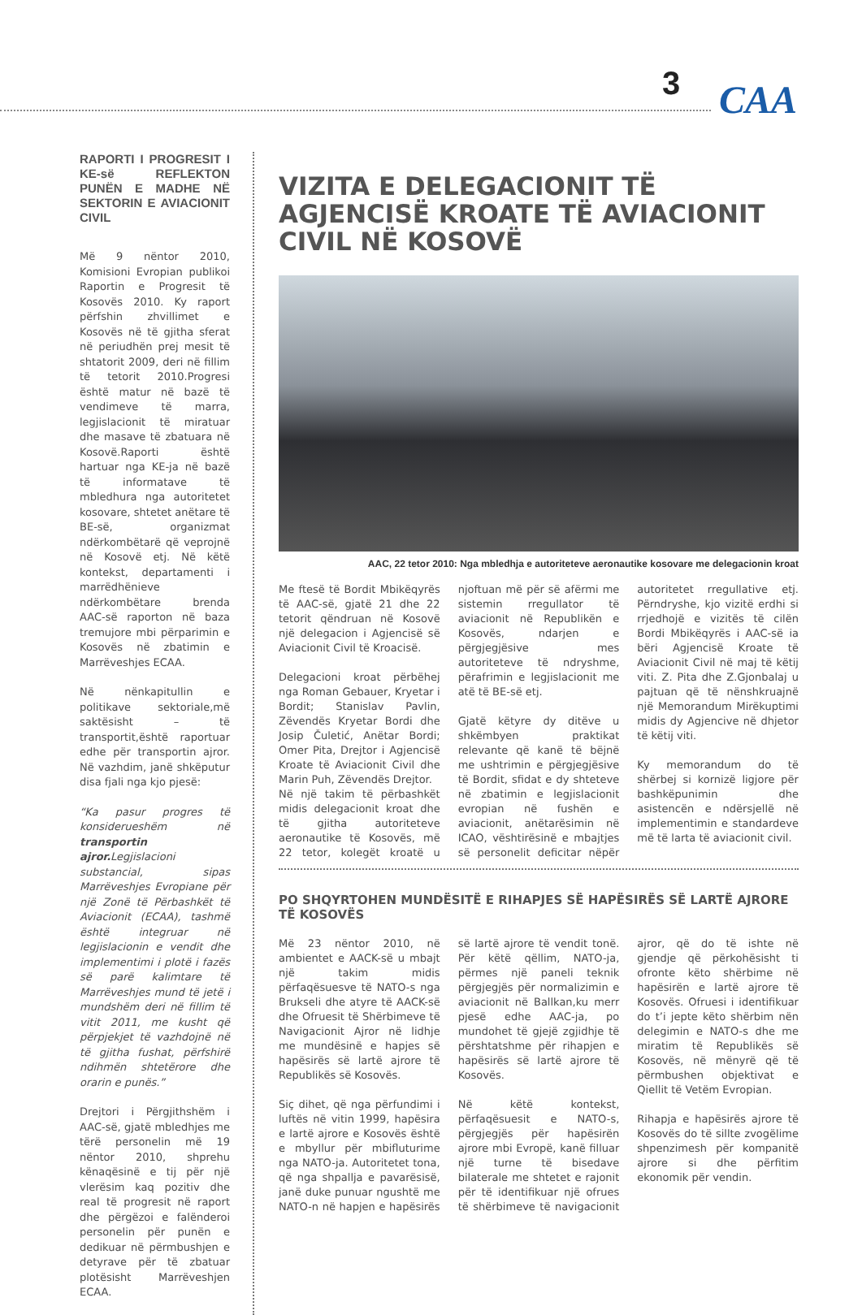3
CAA
RAPORTI I PROGRESIT I KE-së REFLEKTON PUNËN E MADHE NË SEKTORIN E AVIACIONIT CIVIL
Më 9 nëntor 2010, Komisioni Evropian publikoi Raportin e Progresit të Kosovës 2010. Ky raport përfshin zhvillimet e Kosovës në të gjitha sferat në periudhën prej mesit të shtatorit 2009, deri në fillim të tetorit 2010.Progresi është matur në bazë të vendimeve të marra, legjislacionit të miratuar dhe masave të zbatuara në Kosovë.Raporti është hartuar nga KE-ja në bazë të informatave të mbledhura nga autoritetet kosovare, shtetet anëtare të BE-së, organizmat ndërkombëtarë që veprojnë në Kosovë etj. Në këtë kontekst, departamenti i marrëdhënieve ndërkombëtare brenda AAC-së raporton në baza tremujore mbi përparimin e Kosovës në zbatimin e Marrëveshjes ECAA.
Në nënkapitullin e politikave sektoriale,më saktësisht – të transportit,është raportuar edhe për transportin ajror. Në vazhdim, janë shkëputur disa fjali nga kjo pjesë:
“Ka pasur progres të konsiderueshëm në transportin ajror. Legjislacioni substancial, sipas Marrëveshjes Evropiane për një Zonë të Përbashkët të Aviacionit (ECAA), tashmë është integruar në legjislacionin e vendit dhe implementimi i plotë i fazës së parë kalimtare të Marrëveshjes mund të jetë i mundshëm deri në fillim të vitit 2011, me kusht që përpjekjet të vazhdojnë në të gjitha fushat, përfshirë ndihmën shtetërore dhe orarin e punës.”
Drejtori i Përgjithshëm i AAC-së, gjatë mbledhjes me tërë personelin më 19 nëntor 2010, shprehu kënaqësinë e tij për një vlerësim kaq pozitiv dhe real të progresit në raport dhe përgëzoi e falënderoi personelin për punën e dedikuar në përmbushjen e detyrave për të zbatuar plotësisht Marrëveshjen ECAA.
VIZITA E DELEGACIONIT TË AGJENCISË KROATE TË AVIACIONIT CIVIL NË KOSOVË
AAC, 22 tetor 2010: Nga mbledhja e autoriteteve aeronautike kosovare me delegacionin kroat
Me ftesë të Bordit Mbikëqyrës të AAC-së, gjatë 21 dhe 22 tetorit qëndruan në Kosovë një delegacion i Agjencisë së Aviacionit Civil të Kroacisë.
Delegacioni kroat përbëhej nga Roman Gebauer, Kryetar i Bordit; Stanislav Pavlin, Zëvendës Kryetar Bordi dhe Josip Čuletić, Anëtar Bordi; Omer Pita, Drejtor i Agjencisë Kroate të Aviacionit Civil dhe Marin Puh, Zëvendës Drejtor.
Në një takim të përbashkët midis delegacionit kroat dhe të gjitha autoriteteve aeronautike të Kosovës, më 22 tetor, kolegët kroatë u njoftuan më për së afërmi me sistemin rregullator të aviacionit në Republikën e Kosovës, ndarjen e përgjegjësive mes autoriteteve të ndryshme, përafrimin e legjislacionit me atë të BE-së etj.
Gjatë këtyre dy ditëve u shkëmbyen praktikat relevante që kanë të bëjnë me ushtrimin e përgjegjësive të Bordit, sfidat e dy shteteve në zbatimin e legjislacionit evropian në fushën e aviacionit, anëtarësimin në ICAO, vështirësinë e mbajtjes së personelit deficitar nëpër autoritetet rregullative etj. Përndryshe, kjo vizitë erdhi si rrjedhojë e vizitës të cilën Bordi Mbikëqyrës i AAC-së ia bëri Agjencisë Kroate të Aviacionit Civil në maj të këtij viti. Z. Pita dhe Z.Gjonbalaj u pajtuan që të nënshkruajnë një Memorandum Mirëkuptimi midis dy Agjencive në dhjetor të këtij viti.
Ky memorandum do të shërbej si kornizë ligjore për bashkëpunimin dhe asistencën e ndërsjellë në implementimin e standardeve më të larta të aviacionit civil.
PO SHQYRTOHEN MUNDËSITË E RIHAPJES SË HAPËSIRËS SË LARTË AJRORE TË KOSOVËS
Më 23 nëntor 2010, në ambientet e AACK-së u mbajt një takim midis përfaqësuesve të NATO-s nga Brukseli dhe atyre të AACK-së dhe Ofruesit të Shërbimeve të Navigacionit Ajror në lidhje me mundësinë e hapjes së hapësirës së lartë ajrore të Republikës së Kosovës.
Siç dihet, që nga përfundimi i luftës në vitin 1999, hapësira e lartë ajrore e Kosovës është e mbyllur për mbifluturime nga NATO-ja. Autoritetet tona, që nga shpallja e pavarësisë, janë duke punuar ngushtë me NATO-n në hapjen e hapësirës së lartë ajrore të vendit tonë. Për këtë qëllim, NATO-ja, përmes një paneli teknik përgjegjës për normalizimin e aviacionit në Ballkan,ku merr pjesë edhe AAC-ja, po mundohet të gjejë zgjidhje të përshtatshme për rihapjen e hapësirës së lartë ajrore të Kosovës.
Në këtë kontekst, përfaqësuesit e NATO-s, përgjegjës për hapësirën ajrore mbi Evropë, kanë filluar një turne të bisedave bilaterale me shtetet e rajonit për të identifikuar një ofrues të shërbimeve të navigacionit ajror, që do të ishte në gjendje që përkohësisht ti ofronte këto shërbime në hapësirën e lartë ajrore të Kosovës. Ofruesi i identifikuar do t’i jepte këto shërbim nën delegimin e NATO-s dhe me miratim të Republikës së Kosovës, në mënyrë që të përmbushen objektivat e Qiellit të Vetëm Evropian.
Rihapja e hapësirës ajrore të Kosovës do të sillte zvogëlime shpenzimesh për kompanitë ajrore si dhe përfitim ekonomik për vendin.